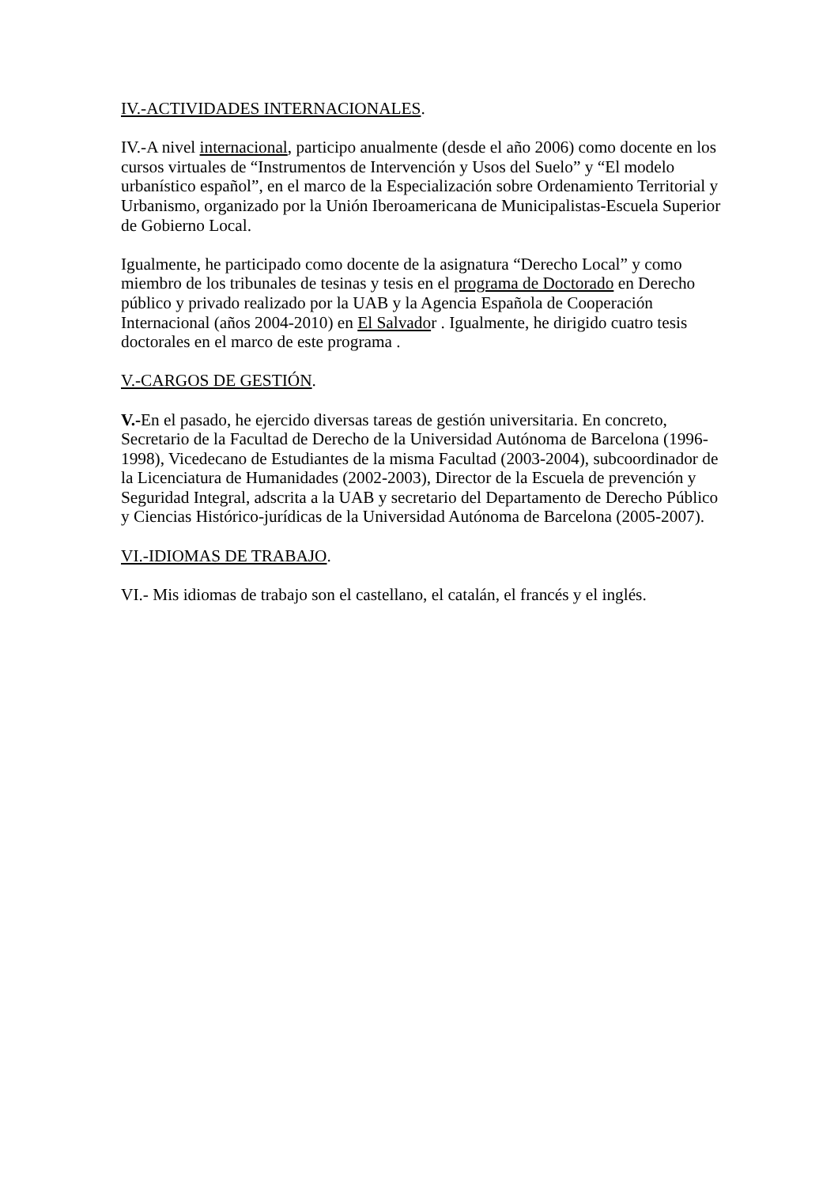IV.-ACTIVIDADES INTERNACIONALES.
IV.-A nivel internacional, participo anualmente (desde el año 2006) como docente en los cursos virtuales de “Instrumentos de Intervención y Usos del Suelo” y “El modelo urbanístico español”, en el marco de la Especialización sobre Ordenamiento Territorial y Urbanismo, organizado por la Unión Iberoamericana de Municipalistas-Escuela Superior de Gobierno Local.
Igualmente, he participado como docente de la asignatura “Derecho Local” y como miembro de los tribunales de tesinas y tesis en el programa de Doctorado en Derecho público y privado realizado por la UAB y la Agencia Española de Cooperación Internacional (años 2004-2010) en El Salvador . Igualmente, he dirigido cuatro tesis doctorales en el marco de este programa .
V.-CARGOS DE GESTIÓN.
V.-En el pasado, he ejercido diversas tareas de gestión universitaria. En concreto, Secretario de la Facultad de Derecho de la Universidad Autónoma de Barcelona (1996-1998), Vicedecano de Estudiantes de la misma Facultad (2003-2004), subcoordinador de la Licenciatura de Humanidades (2002-2003), Director de la Escuela de prevención y Seguridad Integral, adscrita a la UAB y secretario del Departamento de Derecho Público y Ciencias Histórico-jurídicas de la Universidad Autónoma de Barcelona (2005-2007).
VI.-IDIOMAS DE TRABAJO.
VI.- Mis idiomas de trabajo son el castellano, el catalán, el francés y el inglés.